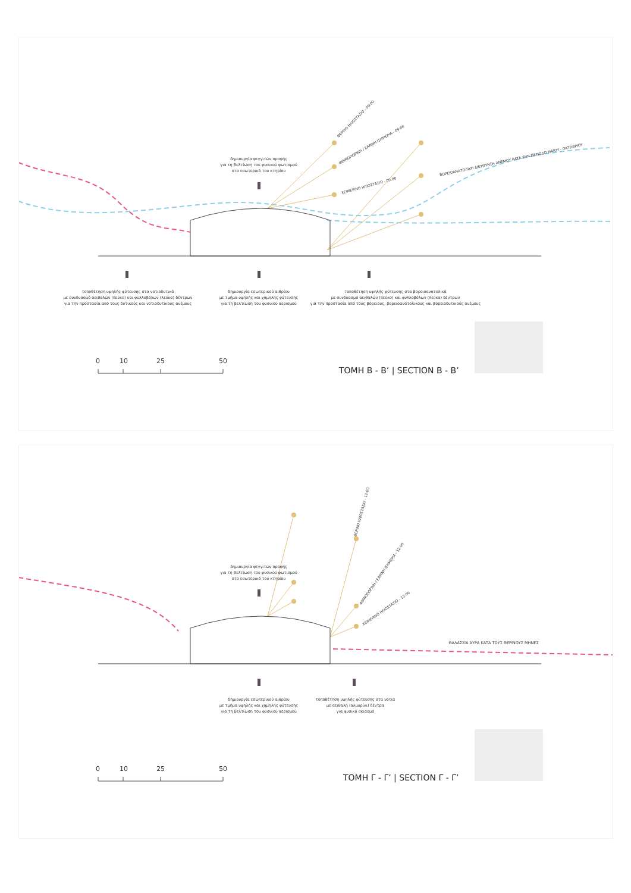ΘΕΡΙΝΟ ΗΛΙΟΣΤΑΣΙΟ - 09:00
ΦΘΙΝΟΠΩΡΙΝΗ / ΕΑΡΙΝΗ ΙΣΗΜΕΡΙΑ - 09:00
ΧΕΙΜΕΡΙΝΟ ΗΛΙΟΣΤΑΣΙΟ - 09:00
ΒΟΡΕΙΟΑΝΑΤΟΛΙΚΗ ΔΙΕΥΘΥΝΣΗ ΑΝΕΜΟΥ ΚΑΤΑ ΤΗΝ ΠΕΡΙΟΔΟ ΜΑΪΟΥ - ΟΚΤΩΒΡΙΟΥ
δημιουργία φεγγιτών οροφής
για τη βελτίωση του φυσικού φωτισμού
στο εσωτερικό του κτηρίου
τοποθέτηση υψηλής φύτευσης στα νοτιοδυτικά
με συνδυασμό αειθαλών (πεύκο) και φυλλοβόλων (λεύκα) δέντρων
για την προστασία από τους δυτικούς και νοτιοδυτικούς ανέμους
δημιουργία εσωτερικού αιθρίου
με τμήμα υψηλής και χαμηλής φύτευσης
για τη βελτίωση του φυσικού αερισμού
τοποθέτηση υψηλής φύτευσης στα βορειοανατολικά
με συνδυασμό αειθαλών (πεύκο) και φυλλοβόλων (λεύκα) δέντρων
για την προστασία από τους βόρειους, βορειοανατολικούς και βορειοδυτικούς ανέμους
0 10 25 50
TOMH B - B’ | SECTION B - B’
ΘΕΡΙΝΟ ΗΛΙΟΣΤΑΣΙΟ - 12:00
ΦΘΙΝΟΠΩΡΙΝΗ / ΕΑΡΙΝΗ ΙΣΗΜΕΡΙΑ - 12:00
ΧΕΙΜΕΡΙΝΟ ΗΛΙΟΣΤΑΣΙΟ - 12:00
δημιουργία φεγγιτών οροφής
για τη βελτίωση του φυσικού φωτισμού
στο εσωτερικό του κτηρίου
ΘΑΛΑΣΣΙΑ ΑΥΡΑ ΚΑΤΑ ΤΟΥΣ ΘΕΡΙΝΟΥΣ ΜΗΝΕΣ
δημιουργία εσωτερικού αιθρίου
με τμήμα υψηλής και χαμηλής φύτευσης
για τη βελτίωση του φυσικού αερισμού
τοποθέτηση υψηλής φύτευσης στα νότια
με αειθαλή (αλμυρίκι) δέντρα
για φυσικό σκιασμό
0 10 25 50
TOMH Γ - Γ’ | SECTION Γ - Γ’